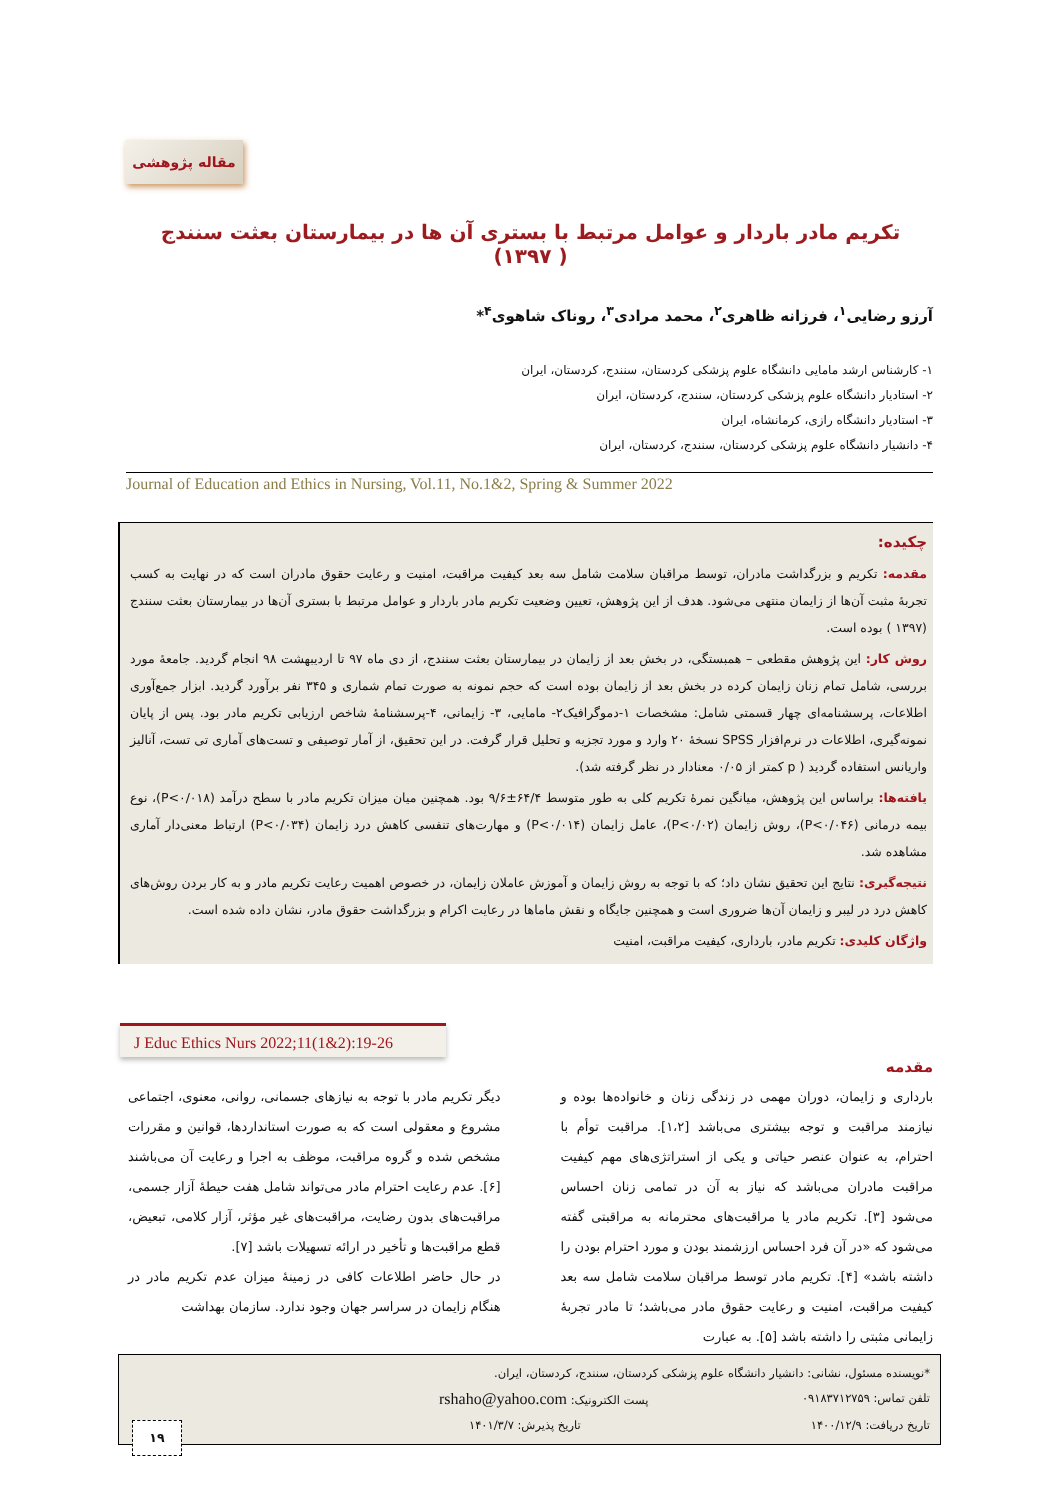مقاله پژوهشی
تکریم مادر باردار و عوامل مرتبط با بستری آن ها در بیمارستان بعثت سنندج ( ۱۳۹۷)
آرزو رضایی<sup>۱</sup>، فرزانه ظاهری<sup>۲</sup>، محمد مرادی<sup>۳</sup>، روناک شاهوی<sup>۴</sup>*
۱- کارشناس ارشد مامایی دانشگاه علوم پزشکی کردستان، سنندج، کردستان، ایران
۲- استادیار دانشگاه علوم پزشکی کردستان، سنندج، کردستان، ایران
۳- استادیار دانشگاه رازی، کرمانشاه، ایران
۴- دانشیار دانشگاه علوم پزشکی کردستان، سنندج، کردستان، ایران
Journal of Education and Ethics in Nursing, Vol.11, No.1&2, Spring & Summer 2022
چکیده:
مقدمه: تکریم و بزرگداشت مادران، توسط مراقبان سلامت شامل سه بعد کیفیت مراقبت، امنیت و رعایت حقوق مادران است که در نهایت به کسب تجربۀ مثبت آن‌ها از زایمان منتهی می‌شود. هدف از این پژوهش، تعیین وضعیت تکریم مادر باردار و عوامل مرتبط با بستری آن‌ها در بیمارستان بعثت سنندج (۱۳۹۷ ) بوده است.
روش کار: این پژوهش مقطعی – همبستگی، در بخش بعد از زایمان در بیمارستان بعثت سنندج، از دی ماه ۹۷ تا اردیبهشت ۹۸ انجام گردید. جامعۀ مورد بررسی، شامل تمام زنان زایمان کرده در بخش بعد از زایمان بوده است که حجم نمونه به صورت تمام شماری و ۳۴۵ نفر برآورد گردید. ابزار جمع‌آوری اطلاعات، پرسشنامه‌ای چهار قسمتی شامل: مشخصات ۱-دموگرافیک۲- مامایی، ۳- زایمانی، ۴-پرسشنامۀ شاخص ارزیابی تکریم مادر بود. پس از پایان نمونه‌گیری، اطلاعات در نرم‌افزار SPSS نسخۀ ۲۰ وارد و مورد تجزیه و تحلیل قرار گرفت. در این تحقیق، از آمار توصیفی و تست‌های آماری تی تست، آنالیز واریانس استفاده گردید ( p کمتر از ۰/۰۵ معنادار در نظر گرفته شد).
یافته‌ها: براساس این پژوهش، میانگین نمرۀ تکریم کلی به طور متوسط ۶۴/۴±۹/۶ بود. همچنین میان میزان تکریم مادر با سطح درآمد (P<۰/۰۱۸)، نوع بیمه درمانی (P<۰/۰۴۶)، روش زایمان (P<۰/۰۲)، عامل زایمان (P<۰/۰۱۴) و مهارت‌های تنفسی کاهش درد زایمان (P<۰/۰۳۴) ارتباط معنی‌دار آماری مشاهده شد.
نتیجه‌گیری: نتایج این تحقیق نشان داد؛ که با توجه به روش زایمان و آموزش عاملان زایمان، در خصوص اهمیت رعایت تکریم مادر و به کار بردن روش‌های کاهش درد در لیبر و زایمان آن‌ها ضروری است و همچنین جایگاه و نقش ماماها در رعایت اکرام و بزرگداشت حقوق مادر، نشان داده شده است.
واژگان کلیدی: تکریم مادر، بارداری، کیفیت مراقبت، امنیت
J Educ Ethics Nurs 2022;11(1&2):19-26
مقدمه
بارداری و زایمان، دوران مهمی در زندگی زنان و خانواده‌ها بوده و نیازمند مراقبت و توجه بیشتری می‌باشد [۱،۲]. مراقبت توأم با احترام، به عنوان عنصر حیاتی و یکی از استراتژی‌های مهم کیفیت مراقبت مادران می‌باشد که نیاز به آن در تمامی زنان احساس می‌شود [۳]. تکریم مادر یا مراقبت‌های محترمانه به مراقبتی گفته می‌شود که «در آن فرد احساس ارزشمند بودن و مورد احترام بودن را داشته باشد» [۴]. تکریم مادر توسط مراقبان سلامت شامل سه بعد کیفیت مراقبت، امنیت و رعایت حقوق مادر می‌باشد؛ تا مادر تجربۀ زایمانی مثبتی را داشته باشد [۵]. به عبارت
دیگر تکریم مادر با توجه به نیازهای جسمانی، روانی، معنوی، اجتماعی مشروع و معقولی است که به صورت استانداردها، قوانین و مقررات مشخص شده و گروه مراقبت، موظف به اجرا و رعایت آن می‌باشند [۶]. عدم رعایت احترام مادر می‌تواند شامل هفت حیطۀ آزار جسمی، مراقبت‌های بدون رضایت، مراقبت‌های غیر مؤثر، آزار کلامی، تبعیض، قطع مراقبت‌ها و تأخیر در ارائه تسهیلات باشد [۷].
در حال حاضر اطلاعات کافی در زمینۀ میزان عدم تکریم مادر در هنگام زایمان در سراسر جهان وجود ندارد. سازمان بهداشت
*نویسنده مسئول، نشانی: دانشیار دانشگاه علوم پزشکی کردستان، سنندج، کردستان، ایران.
تلفن تماس: ۰۹۱۸۳۷۱۲۷۵۹ پست الکترونیک: rshaho@yahoo.com
تاریخ دریافت: ۱۴۰۰/۱۲/۹ تاریخ پذیرش: ۱۴۰۱/۳/۷
۱۹